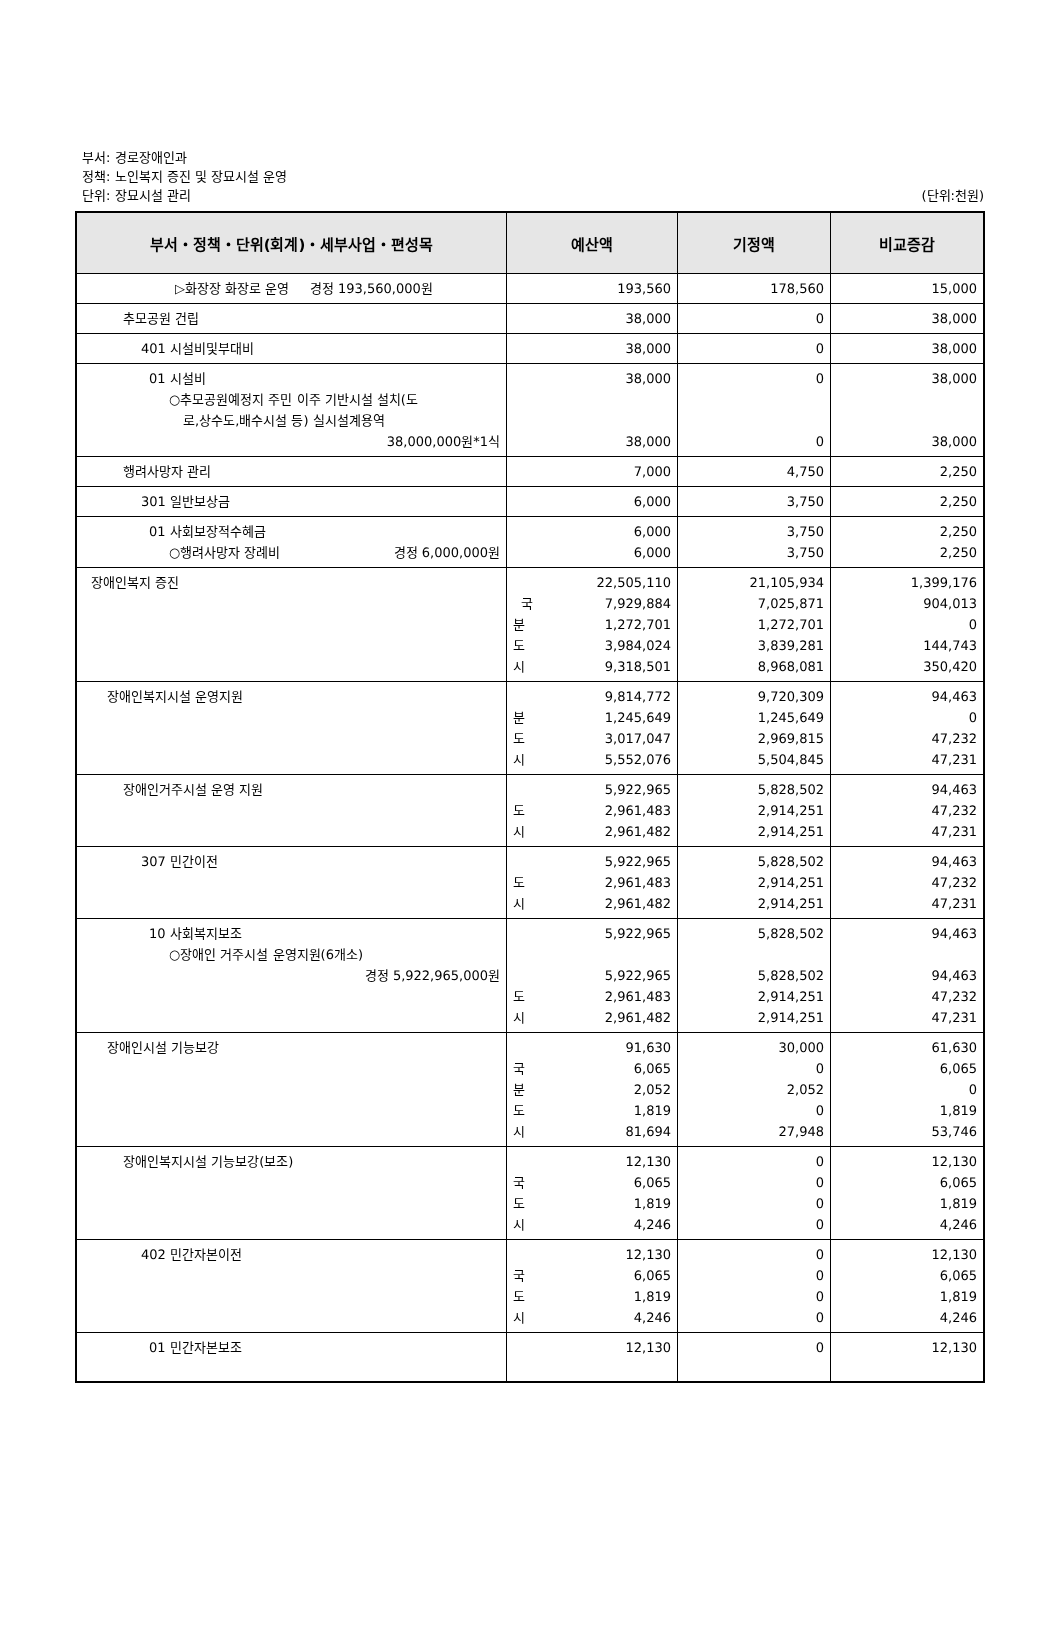부서: 경로장애인과
정책: 노인복지 증진 및 장묘시설 운영
단위: 장묘시설 관리
(단위:천원)
| 부서・정책・단위(회계)・세부사업・편성목 | 예산액 | 기정액 | 비교증감 |
| --- | --- | --- | --- |
| ▷화장장 화장로 운영 경정 193,560,000원 | 193,560 | 178,560 | 15,000 |
| 추모공원 건립 | 38,000 | 0 | 38,000 |
| 401 시설비및부대비 | 38,000 | 0 | 38,000 |
| 01 시설비 ○추모공원예정지 주민 이주 기반시설 설치(도 로,상수도,배수시설 등) 실시설계용역 38,000,000원*1식 | 38,000 38,000 | 0 0 | 38,000 38,000 |
| 행려사망자 관리 | 7,000 | 4,750 | 2,250 |
| 301 일반보상금 | 6,000 | 3,750 | 2,250 |
| 01 사회보장적수혜금 ○행려사망자 장례비 경정 6,000,000원 | 6,000 6,000 | 3,750 3,750 | 2,250 2,250 |
| 장애인복지 증진 | 22,505,110 국 7,929,884 분 1,272,701 도 3,984,024 시 9,318,501 | 21,105,934 7,025,871 1,272,701 3,839,281 8,968,081 | 1,399,176 904,013 0 144,743 350,420 |
| 장애인복지시설 운영지원 | 9,814,772 분 1,245,649 도 3,017,047 시 5,552,076 | 9,720,309 1,245,649 2,969,815 5,504,845 | 94,463 0 47,232 47,231 |
| 장애인거주시설 운영 지원 | 5,922,965 도 2,961,483 시 2,961,482 | 5,828,502 2,914,251 2,914,251 | 94,463 47,232 47,231 |
| 307 민간이전 | 5,922,965 도 2,961,483 시 2,961,482 | 5,828,502 2,914,251 2,914,251 | 94,463 47,232 47,231 |
| 10 사회복지보조 ○장애인 거주시설 운영지원(6개소) 경정 5,922,965,000원 | 5,922,965 5,922,965 도 2,961,483 시 2,961,482 | 5,828,502 5,828,502 2,914,251 2,914,251 | 94,463 94,463 47,232 47,231 |
| 장애인시설 기능보강 | 91,630 국 6,065 분 2,052 도 1,819 시 81,694 | 30,000 0 2,052 0 27,948 | 61,630 6,065 0 1,819 53,746 |
| 장애인복지시설 기능보강(보조) | 12,130 국 6,065 도 1,819 시 4,246 | 0 0 0 0 | 12,130 6,065 1,819 4,246 |
| 402 민간자본이전 | 12,130 국 6,065 도 1,819 시 4,246 | 0 0 0 0 | 12,130 6,065 1,819 4,246 |
| 01 민간자본보조 | 12,130 | 0 | 12,130 |